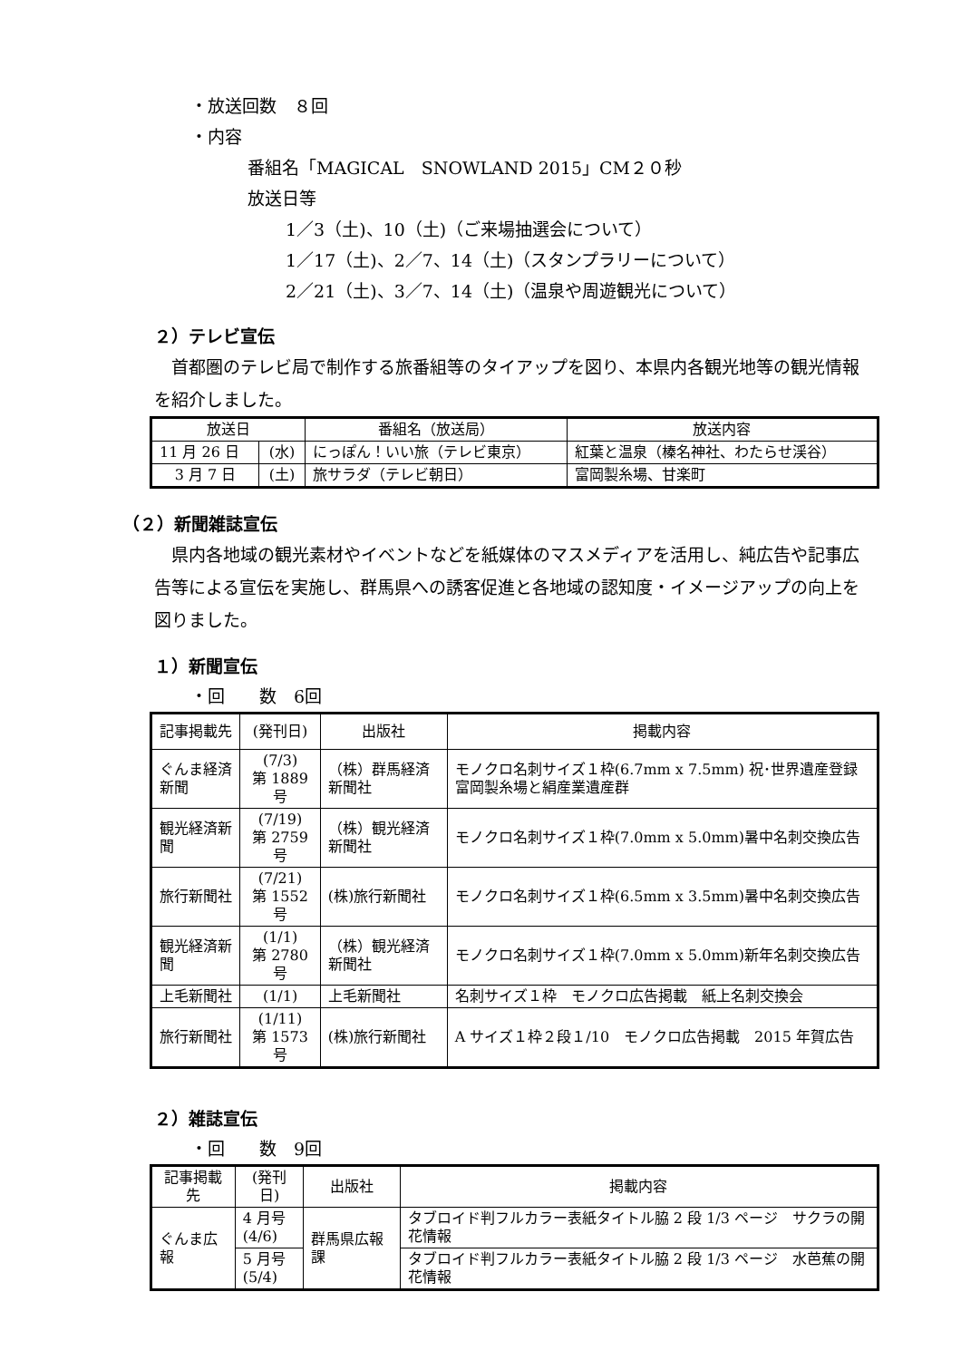・放送回数　８回
・内容
番組名「MAGICAL　SNOWLAND 2015」CM２０秒
放送日等
1／3（土)、10（土)（ご来場抽選会について）
1／17（土)、2／7、14（土)（スタンプラリーについて）
2／21（土)、3／7、14（土)（温泉や周遊観光について）
２）テレビ宣伝
首都圏のテレビ局で制作する旅番組等のタイアップを図り、本県内各観光地等の観光情報を紹介しました。
| 放送日 | | 番組名（放送局） | 放送内容 |
| --- | --- | --- | --- |
| 11 月 26 日 | (水) | にっぽん！いい旅（テレビ東京） | 紅葉と温泉（榛名神社、わたらせ渓谷） |
| 3 月 7 日 | (土) | 旅サラダ（テレビ朝日） | 富岡製糸場、甘楽町 |
（２）新聞雑誌宣伝
県内各地域の観光素材やイベントなどを紙媒体のマスメディアを活用し、純広告や記事広告等による宣伝を実施し、群馬県への誘客促進と各地域の認知度・イメージアップの向上を図りました。
１）新聞宣伝
・回　　数　6回
| 記事掲載先 | (発刊日) | 出版社 | 掲載内容 |
| --- | --- | --- | --- |
| ぐんま経済新聞 | (7/3) 第 1889 号 | （株）群馬経済新聞社 | モノクロ名刺サイズ１枠(6.7mm x 7.5mm) 祝･世界遺産登録 富岡製糸場と絹産業遺産群 |
| 観光経済新聞 | (7/19) 第 2759 号 | （株）観光経済新聞社 | モノクロ名刺サイズ１枠(7.0mm x 5.0mm)暑中名刺交換広告 |
| 旅行新聞社 | (7/21) 第 1552 号 | (株)旅行新聞社 | モノクロ名刺サイズ１枠(6.5mm x 3.5mm)暑中名刺交換広告 |
| 観光経済新聞 | (1/1) 第 2780 号 | （株）観光経済新聞社 | モノクロ名刺サイズ１枠(7.0mm x 5.0mm)新年名刺交換広告 |
| 上毛新聞社 | (1/1) | 上毛新聞社 | 名刺サイズ１枠 モノクロ広告掲載 紙上名刺交換会 |
| 旅行新聞社 | (1/11) 第 1573 号 | (株)旅行新聞社 | A サイズ１枠２段１/10 モノクロ広告掲載 2015 年賀広告 |
２）雑誌宣伝
・回　　数　9回
| 記事掲載先 | (発刊日) | 出版社 | 掲載内容 |
| --- | --- | --- | --- |
| ぐんま広報 | 4 月号 (4/6) | 群馬県広報課 | タブロイド判フルカラー表紙タイトル脇 2 段 1/3 ページ サクラの開花情報 |
| | 5 月号 (5/4) | | タブロイド判フルカラー表紙タイトル脇 2 段 1/3 ページ 水芭蕉の開花情報 |